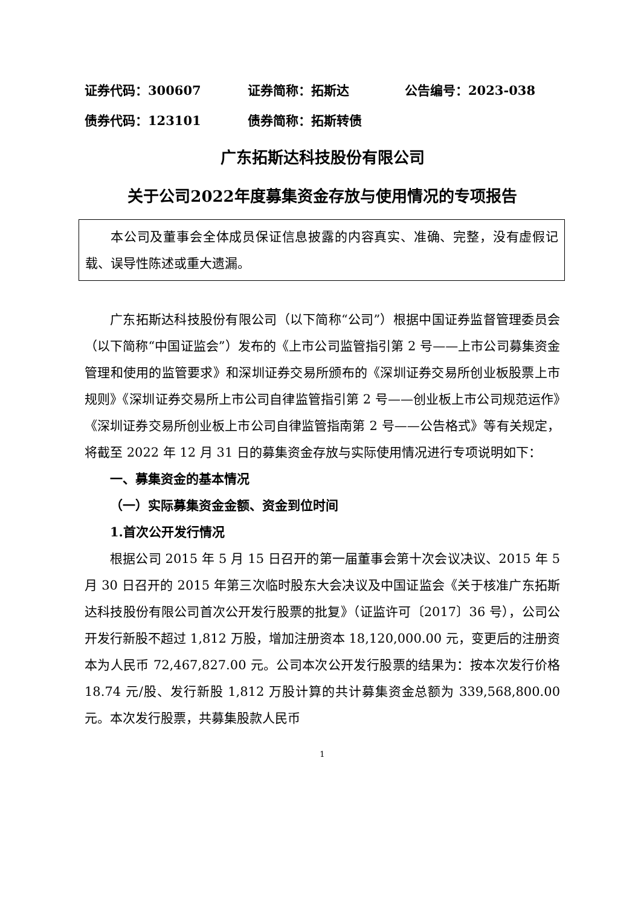证券代码：300607 证券简称：拓斯达 公告编号：2023-038
债券代码：123101 债券简称：拓斯转债
广东拓斯达科技股份有限公司
关于公司2022年度募集资金存放与使用情况的专项报告
本公司及董事会全体成员保证信息披露的内容真实、准确、完整，没有虚假记载、误导性陈述或重大遗漏。
广东拓斯达科技股份有限公司（以下简称“公司”）根据中国证券监督管理委员会（以下简称“中国证监会”）发布的《上市公司监管指引第 2 号——上市公司募集资金管理和使用的监管要求》和深圳证券交易所颁布的《深圳证券交易所创业板股票上市规则》《深圳证券交易所上市公司自律监管指引第 2 号——创业板上市公司规范运作》《深圳证券交易所创业板上市公司自律监管指南第 2 号——公告格式》等有关规定，将截至 2022 年 12 月 31 日的募集资金存放与实际使用情况进行专项说明如下：
一、募集资金的基本情况
（一）实际募集资金金额、资金到位时间
1.首次公开发行情况
根据公司 2015 年 5 月 15 日召开的第一届董事会第十次会议决议、2015 年 5 月 30 日召开的 2015 年第三次临时股东大会决议及中国证监会《关于核准广东拓斯达科技股份有限公司首次公开发行股票的批复》（证监许可〔2017〕36 号），公司公开发行新股不超过 1,812 万股，增加注册资本 18,120,000.00 元，变更后的注册资本为人民币 72,467,827.00 元。公司本次公开发行股票的结果为：按本次发行价格 18.74 元/股、发行新股 1,812 万股计算的共计募集资金总额为 339,568,800.00 元。本次发行股票，共募集股款人民币
1